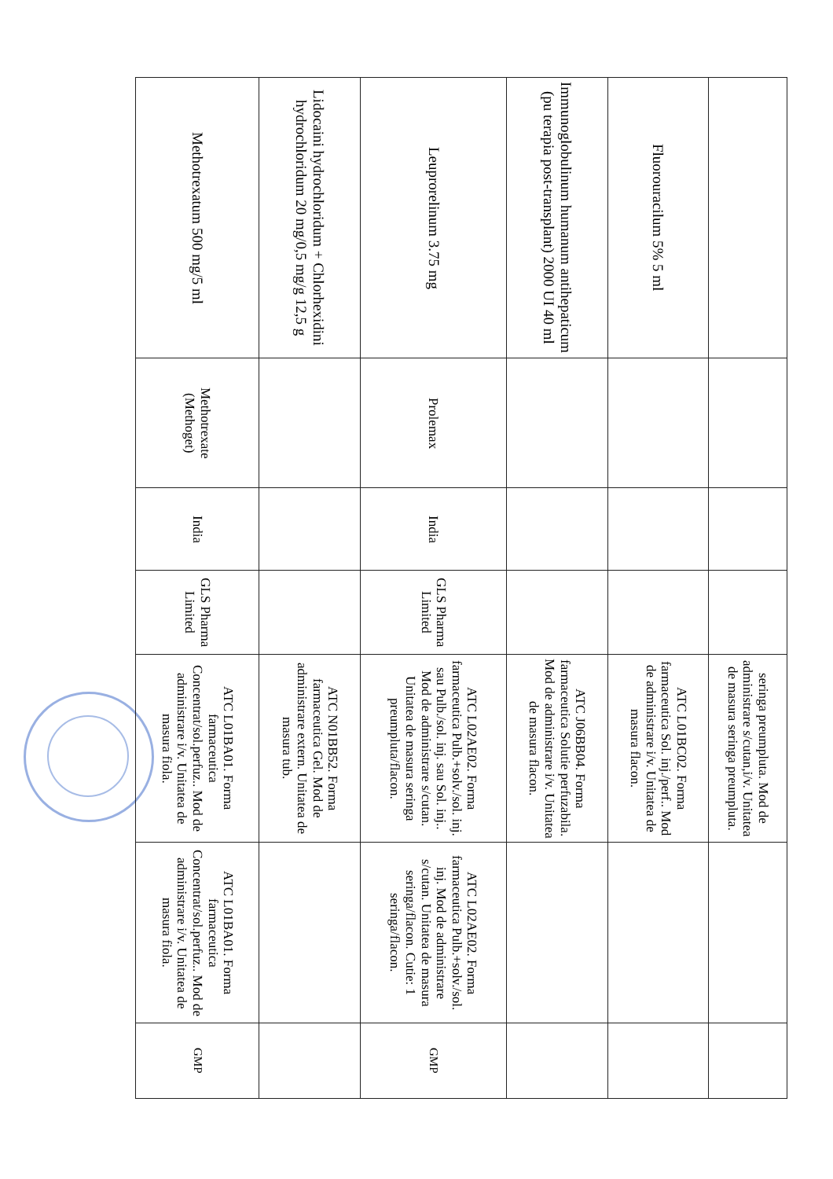| | | | | seringa preumpluta. Mod de administrare s/cutan,i/v. Unitatea de masura seringa preumpluta. | | |
| Fluorouracilum 5% 5 ml | | | | ATC L01BC02. Forma farmaceutica Sol. inj./perf.. Mod de administrare i/v. Unitatea de masura flacon. | | |
| Immunoglobulinum humanum antihepaticum (pu terapia post-transplant) 2000 UI 40 ml | | | | ATC J06BB04. Forma farmaceutica Solutie perfuzabila. Mod de administrare i/v. Unitatea de masura flacon. | | |
| Leuprorelinum 3.75 mg | Prolemax | India | GLS Pharma Limited | ATC L02AE02. Forma farmaceutica Pulb.+solv./sol. inj. sau Pulb./sol. inj. sau Sol. inj.. Mod de administrare s/cutan. Unitatea de masura seringa preumpluta/flacon. | ATC L02AE02. Forma farmaceutica Pulb.+solv./sol. inj. Mod de administrare s/cutan. Unitatea de masura seringa/flacon. Cutie: 1 seringa/flacon. | GMP |
| Lidocaini hydrochloridum + Chlorhexidini hydrochloridum 20 mg/0,5 mg/g 12,5 g | | | | ATC N01BB52. Forma farmaceutica Gel. Mod de administrare extern. Unitatea de masura tub. | | |
| Methotrexatum 500 mg/5 ml | Methotrexate (Methoget) | India | GLS Pharma Limited | ATC L01BA01. Forma farmaceutica Concentrat/sol.perfuz.. Mod de administrare i/v. Unitatea de masura fiola. | ATC L01BA01. Forma farmaceutica Concentrat/sol.perfuz.. Mod de administrare i/v. Unitatea de masura fiola. | GMP |